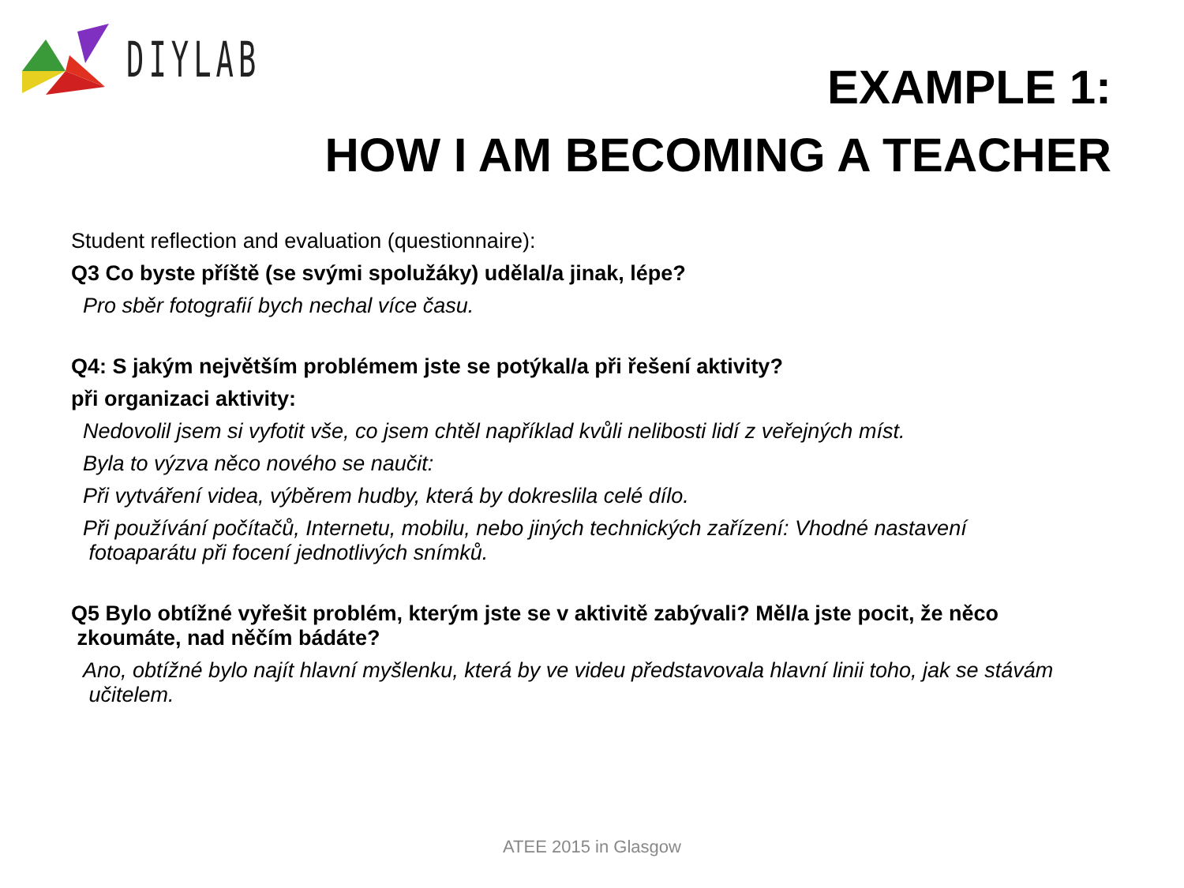DIYLAB
EXAMPLE 1:
HOW I AM BECOMING A TEACHER
Student reflection and evaluation (questionnaire):
Q3 Co byste příště (se svými spolužáky) udělal/a jinak, lépe?
Pro sběr fotografií bych nechal více času.
Q4: S jakým největším problémem jste se potýkal/a při řešení aktivity?
při organizaci aktivity:
Nedovolil jsem si vyfotit vše, co jsem chtěl například kvůli nelibosti lidí z veřejných míst.
Byla to výzva něco nového se naučit:
Při vytváření videa, výběrem hudby, která by dokreslila celé dílo.
Při používání počítačů, Internetu, mobilu, nebo jiných technických zařízení: Vhodné nastavení
fotoaparátu při focení jednotlivých snímků.
Q5 Bylo obtížné vyřešit problém, kterým jste se v aktivitě zabývali? Měl/a jste pocit, že něco
zkoumáte, nad něčím bádáte?
Ano, obtížné bylo najít hlavní myšlenku, která by ve videu představovala hlavní linii toho, jak se stávám
učitelem.
ATEE 2015 in Glasgow